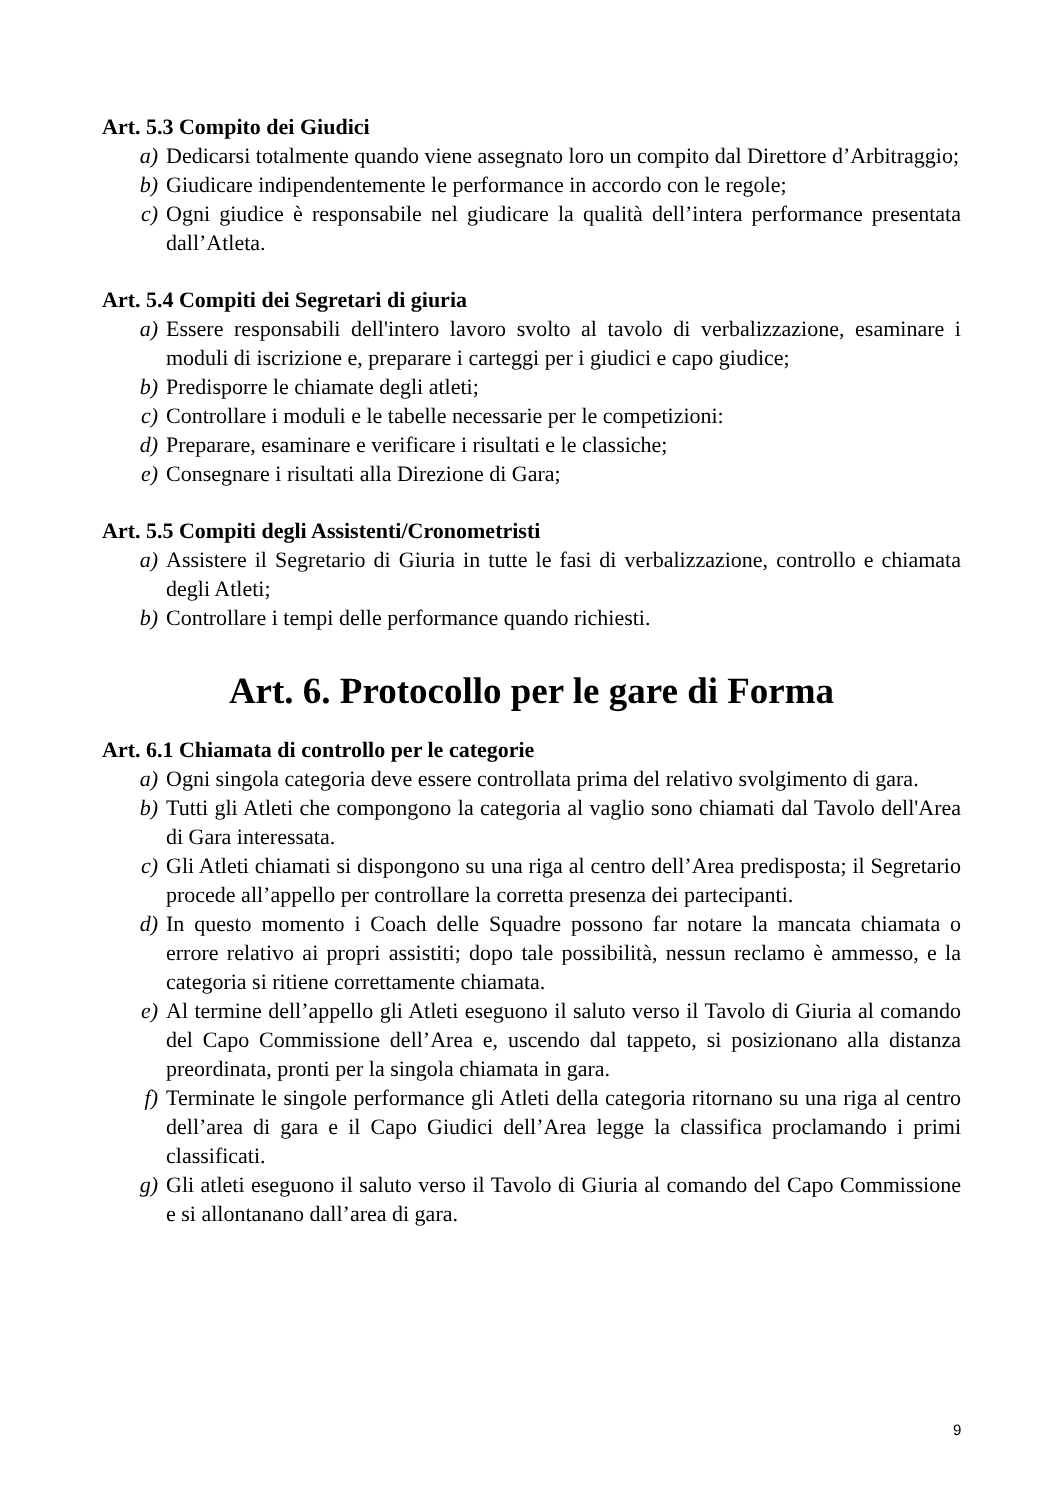Art. 5.3 Compito dei Giudici
a) Dedicarsi totalmente quando viene assegnato loro un compito dal Direttore d’Arbitraggio;
b) Giudicare indipendentemente le performance in accordo con le regole;
c) Ogni giudice è responsabile nel giudicare la qualità dell’intera performance presentata dall’Atleta.
Art. 5.4 Compiti dei Segretari di giuria
a) Essere responsabili dell'intero lavoro svolto al tavolo di verbalizzazione, esaminare i moduli di iscrizione e, preparare i carteggi per i giudici e capo giudice;
b) Predisporre le chiamate degli atleti;
c) Controllare i moduli e le tabelle necessarie per le competizioni:
d) Preparare, esaminare e verificare i risultati e le classiche;
e) Consegnare i risultati alla Direzione di Gara;
Art. 5.5 Compiti degli Assistenti/Cronometristi
a) Assistere il Segretario di Giuria in tutte le fasi di verbalizzazione, controllo e chiamata degli Atleti;
b) Controllare i tempi delle performance quando richiesti.
Art. 6. Protocollo per le gare di Forma
Art. 6.1 Chiamata di controllo per le categorie
a) Ogni singola categoria deve essere controllata prima del relativo svolgimento di gara.
b) Tutti gli Atleti che compongono la categoria al vaglio sono chiamati dal Tavolo dell'Area di Gara interessata.
c) Gli Atleti chiamati si dispongono su una riga al centro dell’Area predisposta; il Segretario procede all’appello per controllare la corretta presenza dei partecipanti.
d) In questo momento i Coach delle Squadre possono far notare la mancata chiamata o errore relativo ai propri assistiti; dopo tale possibilità, nessun reclamo è ammesso, e la categoria si ritiene correttamente chiamata.
e) Al termine dell’appello gli Atleti eseguono il saluto verso il Tavolo di Giuria al comando del Capo Commissione dell’Area e, uscendo dal tappeto, si posizionano alla distanza preordinata, pronti per la singola chiamata in gara.
f) Terminate le singole performance gli Atleti della categoria ritornano su una riga al centro dell’area di gara e il Capo Giudici dell’Area legge la classifica proclamando i primi classificati.
g) Gli atleti eseguono il saluto verso il Tavolo di Giuria al comando del Capo Commissione e si allontanano dall’area di gara.
9